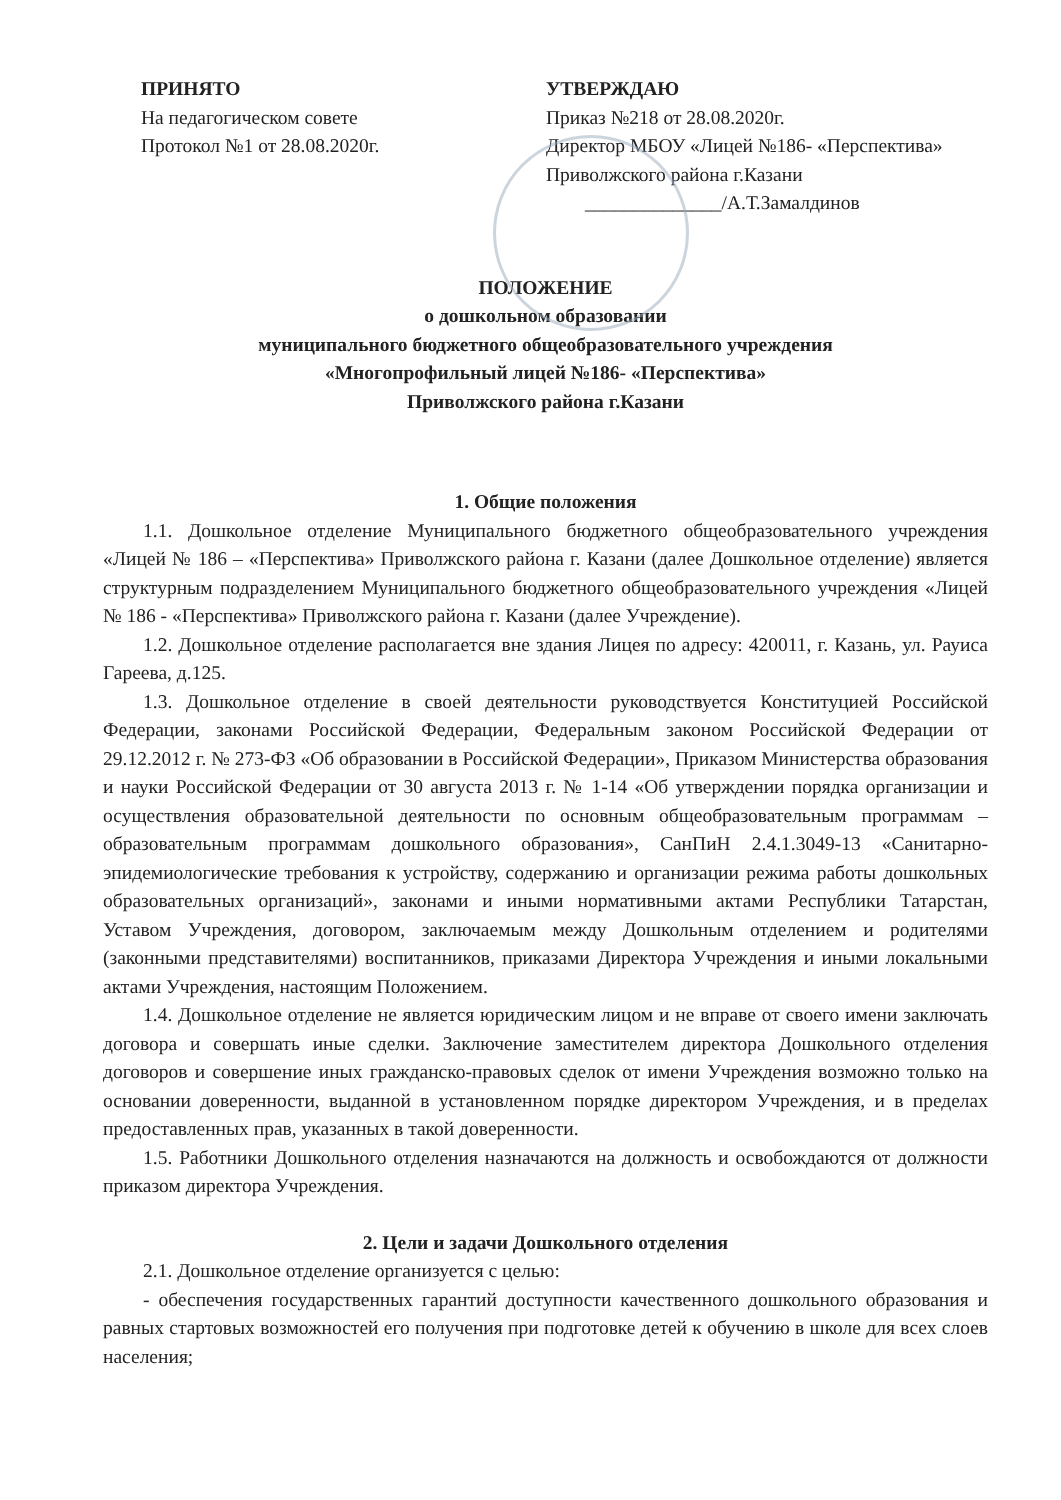ПРИНЯТО
На педагогическом совете
Протокол №1 от 28.08.2020г.
УТВЕРЖДАЮ
Приказ №218 от 28.08.2020г.
Директор МБОУ «Лицей №186- «Перспектива»
Приволжского района г.Казани
______________/А.Т.Замалдинов
ПОЛОЖЕНИЕ
о дошкольном образовании
муниципального бюджетного общеобразовательного учреждения
«Многопрофильный лицей №186- «Перспектива»
Приволжского района г.Казани
1. Общие положения
1.1. Дошкольное отделение Муниципального бюджетного общеобразовательного учреждения «Лицей № 186 – «Перспектива» Приволжского района г. Казани (далее Дошкольное отделение) является структурным подразделением Муниципального бюджетного общеобразовательного учреждения «Лицей № 186 - «Перспектива» Приволжского района г. Казани (далее Учреждение).
1.2. Дошкольное отделение располагается вне здания Лицея по адресу: 420011, г. Казань, ул. Рауиса Гареева, д.125.
1.3. Дошкольное отделение в своей деятельности руководствуется Конституцией Российской Федерации, законами Российской Федерации, Федеральным законом Российской Федерации от 29.12.2012 г. № 273-ФЗ «Об образовании в Российской Федерации», Приказом Министерства образования и науки Российской Федерации от 30 августа 2013 г. № 1-14 «Об утверждении порядка организации и осуществления образовательной деятельности по основным общеобразовательным программам – образовательным программам дошкольного образования», СанПиН 2.4.1.3049-13 «Санитарно- эпидемиологические требования к устройству, содержанию и организации режима работы дошкольных образовательных организаций», законами и иными нормативными актами Республики Татарстан, Уставом Учреждения, договором, заключаемым между Дошкольным отделением и родителями (законными представителями) воспитанников, приказами Директора Учреждения и иными локальными актами Учреждения, настоящим Положением.
1.4. Дошкольное отделение не является юридическим лицом и не вправе от своего имени заключать договора и совершать иные сделки. Заключение заместителем директора Дошкольного отделения договоров и совершение иных гражданско-правовых сделок от имени Учреждения возможно только на основании доверенности, выданной в установленном порядке директором Учреждения, и в пределах предоставленных прав, указанных в такой доверенности.
1.5. Работники Дошкольного отделения назначаются на должность и освобождаются от должности приказом директора Учреждения.
2. Цели и задачи Дошкольного отделения
2.1. Дошкольное отделение организуется с целью:
- обеспечения государственных гарантий доступности качественного дошкольного образования и равных стартовых возможностей его получения при подготовке детей к обучению в школе для всех слоев населения;